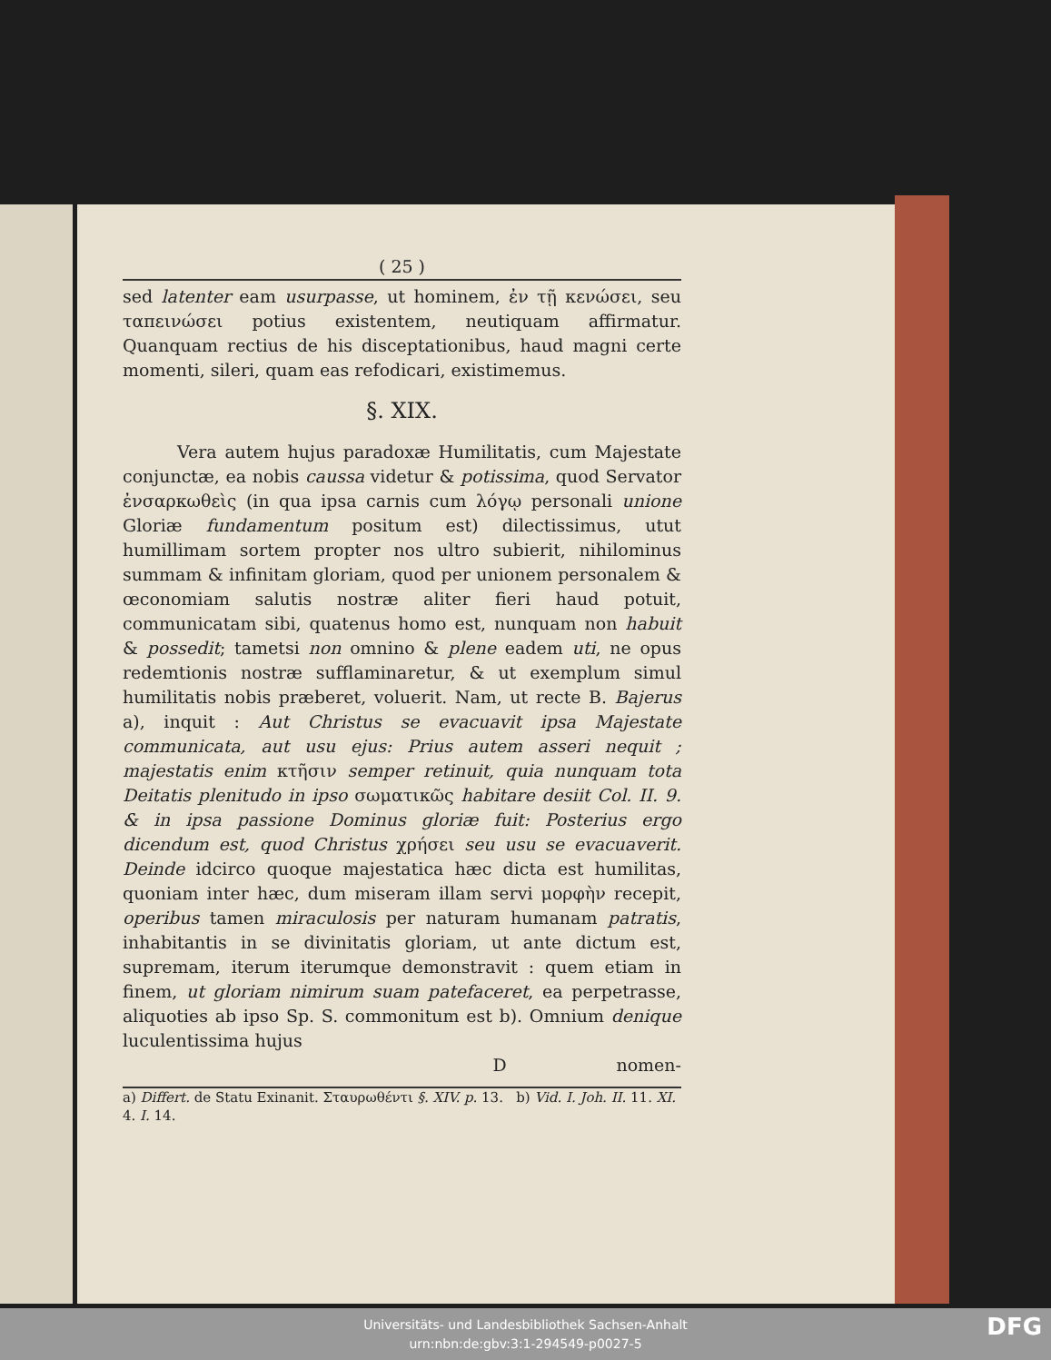( 25 )
sed latenter eam usurpasse, ut hominem, ἐν τῇ κενώσει, seu ταπεινώσει potius existentem, neutiquam affirmatur. Quanquam rectius de his disceptationibus, haud magni certe momenti, sileri, quam eas refodicari, existimemus.
§. XIX.
Vera autem hujus paradoxæ Humilitatis, cum Majestate conjunctæ, ea nobis caussa videtur & potissima, quod Servator ἐνσαρκωθεὶς (in qua ipsa carnis cum λόγῳ personali unione Gloriæ fundamentum positum est) dilectissimus, utut humillimam sortem propter nos ultro subierit, nihilominus summam & infinitam gloriam, quod per unionem personalem & œconomiam salutis nostræ aliter fieri haud potuit, communicatam sibi, quatenus homo est, nunquam non habuit & possedit; tametsi non omnino & plene eadem uti, ne opus redemtionis nostræ sufflaminaretur, & ut exemplum simul humilitatis nobis præberet, voluerit. Nam, ut recte B. Bajerus a), inquit : Aut Christus se evacuavit ipsa Majestate communicata, aut usu ejus: Prius autem asseri nequit ; majestatis enim κτῆσιν semper retinuit, quia nunquam tota Deitatis plenitudo in ipso σωματικῶς habitare desiit Col. II. 9. & in ipsa passione Dominus gloriæ fuit: Posterius ergo dicendum est, quod Christus χρήσει seu usu se evacuaverit. Deinde idcirco quoque majestatica hæc dicta est humilitas, quoniam inter hæc, dum miseram illam servi μορφὴν recepit, operibus tamen miraculosis per naturam humanam patratis, inhabitantis in se divinitatis gloriam, ut ante dictum est, supremam, iterum iterumque demonstravit : quem etiam in finem, ut gloriam nimirum suam patefaceret, ea perpetrasse, aliquoties ab ipso Sp. S. commonitum est b). Omnium denique luculentissima hujus
D nomen-
a) Differt. de Statu Exinanit. Σταυρωθέντι §. XIV. p. 13. b) Vid. I. Joh. II. 11. XI. 4. I. 14.
Universitäts- und Landesbibliothek Sachsen-Anhalt
urn:nbn:de:gbv:3:1-294549-p0027-5
DFG